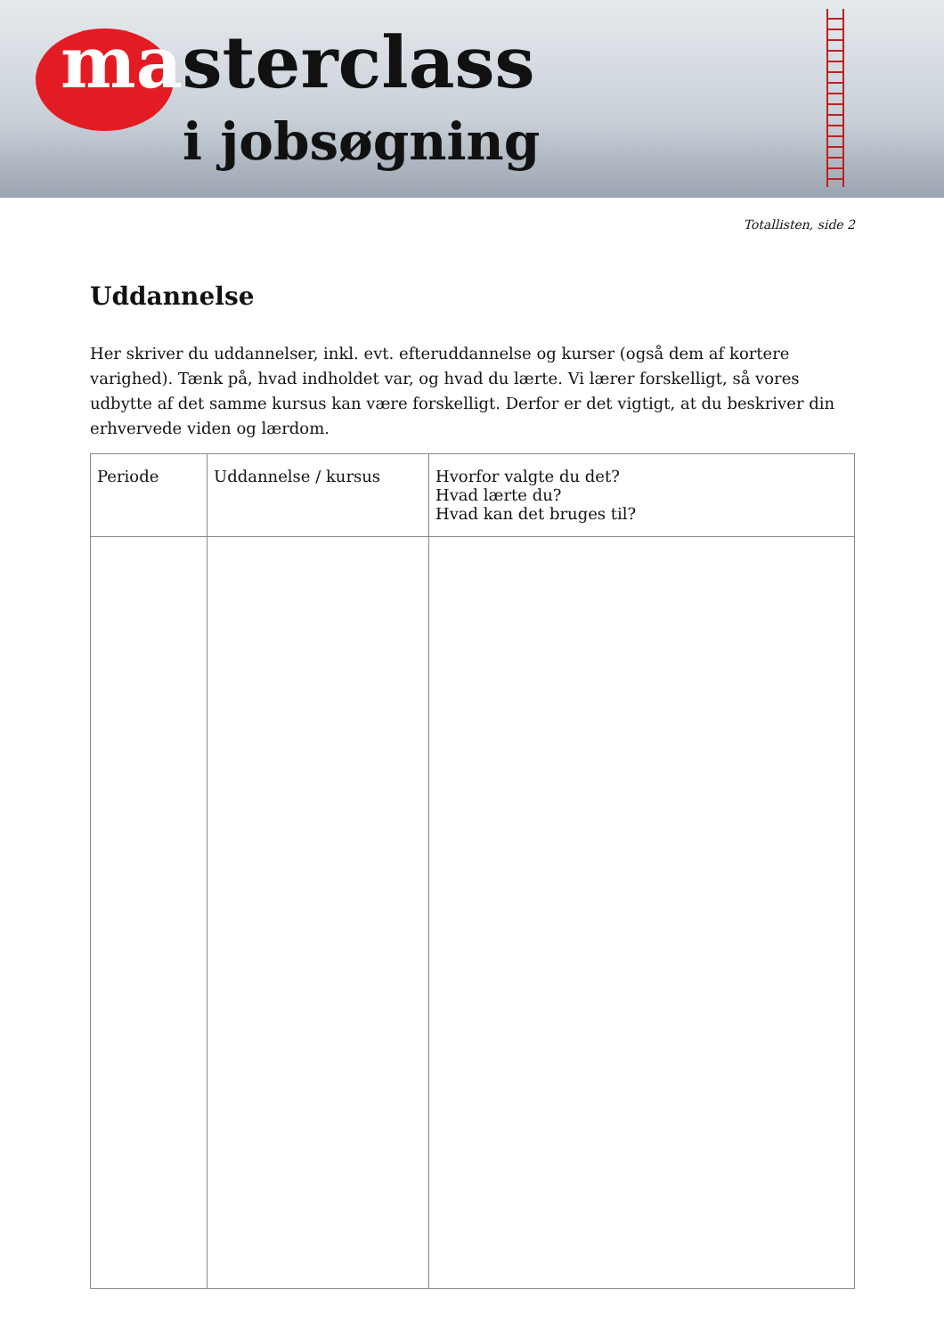masterclass
i jobsøgning
Totallisten, side 2
Uddannelse
Her skriver du uddannelser, inkl. evt. efteruddannelse og kurser (også dem af kortere varighed). Tænk på, hvad indholdet var, og hvad du lærte. Vi lærer forskelligt, så vores udbytte af det samme kursus kan være forskelligt. Derfor er det vigtigt, at du beskriver din erhvervede viden og lærdom.
| Periode | Uddannelse / kursus | Hvorfor valgte du det? Hvad lærte du? Hvad kan det bruges til? |
| --- | --- | --- |